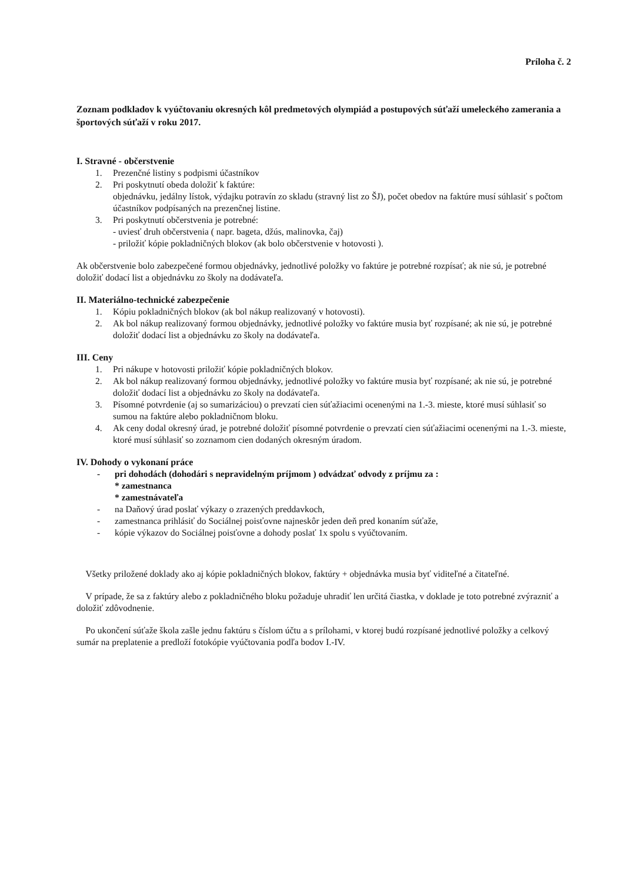Príloha č. 2
Zoznam podkladov k vyúčtovaniu okresných kôl predmetových olympiád a postupových súťaží umeleckého zamerania a športových súťaží v roku 2017.
I. Stravné - občerstvenie
1. Prezenčné listiny s podpismi účastníkov
2. Pri poskytnutí obeda doložiť k faktúre:
objednávku, jedálny lístok, výdajku potravín zo skladu (stravný list zo ŠJ), počet obedov na faktúre musí súhlasiť s počtom účastníkov podpísaných na prezenčnej listine.
3. Pri poskytnutí občerstvenia je potrebné:
- uviesť druh občerstvenia ( napr. bageta, džús, malinovka, čaj)
- priložiť kópie pokladničných blokov (ak bolo občerstvenie v hotovosti ).
Ak občerstvenie bolo zabezpečené formou objednávky, jednotlivé položky vo faktúre je potrebné rozpísať; ak nie sú, je potrebné doložiť dodací list a objednávku zo školy na dodávateľa.
II. Materiálno-technické zabezpečenie
1. Kópiu pokladničných blokov (ak bol nákup realizovaný v hotovosti).
2. Ak bol nákup realizovaný formou objednávky, jednotlivé položky vo faktúre musia byť rozpísané; ak nie sú, je potrebné doložiť dodací list a objednávku zo školy na dodávateľa.
III. Ceny
1. Pri nákupe v hotovosti priložiť kópie pokladničných blokov.
2. Ak bol nákup realizovaný formou objednávky, jednotlivé položky vo faktúre musia byť rozpísané; ak nie sú, je potrebné doložiť dodací list a objednávku zo školy na dodávateľa.
3. Písomné potvrdenie (aj so sumarizáciou) o prevzatí cien súťažiacimi ocenenými na 1.-3. mieste, ktoré musí súhlasiť so sumou na faktúre alebo pokladničnom bloku.
4. Ak ceny dodal okresný úrad, je potrebné doložiť písomné potvrdenie o prevzatí cien súťažiacimi ocenenými na 1.-3. mieste, ktoré musí súhlasiť so zoznamom cien dodaných okresným úradom.
IV. Dohody o vykonaní práce
- pri dohodách (dohodári s nepravidelným príjmom ) odvádzať odvody z príjmu za :
* zamestnanca
* zamestnávateľa
- na Daňový úrad poslať výkazy o zrazených preddavkoch,
- zamestnanca prihlásiť do Sociálnej poisťovne najneskôr jeden deň pred konaním súťaže,
- kópie výkazov do Sociálnej poisťovne a dohody poslať 1x spolu s vyúčtovaním.
Všetky priložené doklady ako aj kópie pokladničných blokov, faktúry + objednávka musia byť viditeľné a čitateľné.
V prípade, že sa z faktúry alebo z pokladničného bloku požaduje uhradiť len určitá čiastka, v doklade je toto potrebné zvýrazniť a doložiť zdôvodnenie.
Po ukončení súťaže škola zašle jednu faktúru s číslom účtu a s prílohami, v ktorej budú rozpísané jednotlivé položky a celkový sumár na preplatenie a predloží fotokópie vyúčtovania podľa bodov I.-IV.